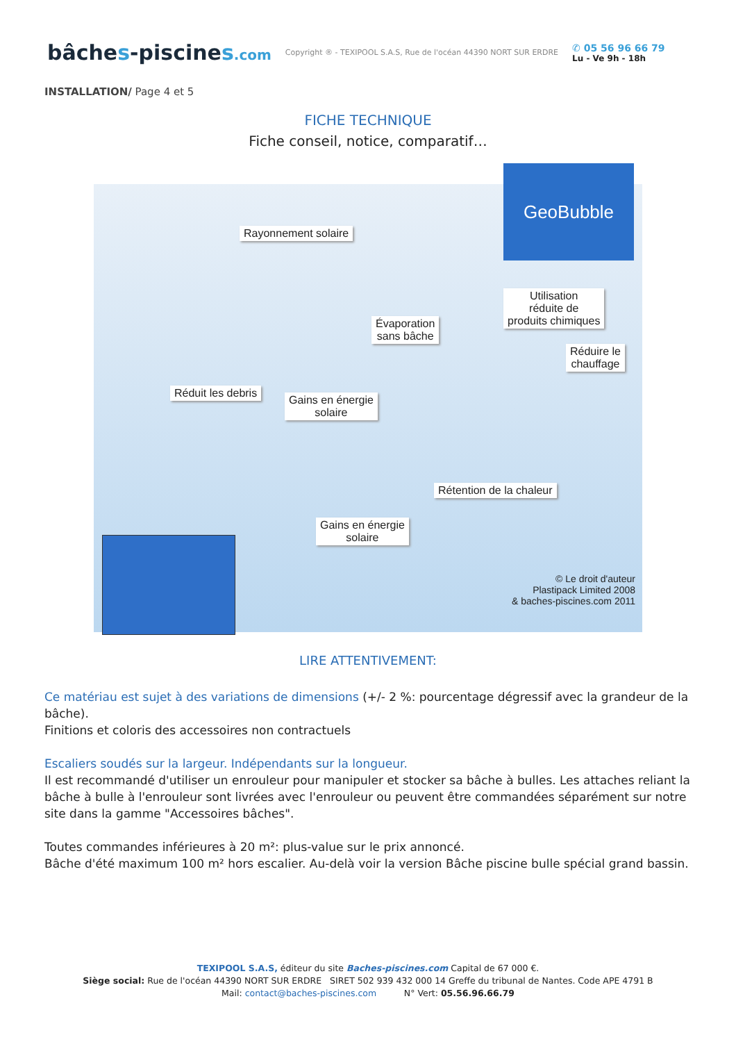bâches-piscines.com
Copyright ® - TEXIPOOL S.A.S, Rue de l'océan 44390 NORT SUR ERDRE
✆ 05 56 96 66 79
Lu - Ve 9h - 18h
INSTALLATION/ Page 4 et 5
FICHE TECHNIQUE
Fiche conseil, notice, comparatif…
GeoBubble
Rayonnement solaire
Utilisation
réduite de
produits chimiques
Évaporation
sans bâche
Réduire le
chauffage
Réduit les debris
Gains en énergie
solaire
Rétention de la chaleur
Gains en énergie
solaire
© Le droit d'auteur
Plastipack Limited 2008
& baches-piscines.com 2011
LIRE ATTENTIVEMENT:
Ce matériau est sujet à des variations de dimensions (+/- 2 %: pourcentage dégressif avec la grandeur de la bâche).
Finitions et coloris des accessoires non contractuels
Escaliers soudés sur la largeur. Indépendants sur la longueur.
Il est recommandé d'utiliser un enrouleur pour manipuler et stocker sa bâche à bulles. Les attaches reliant la bâche à bulle à l'enrouleur sont livrées avec l'enrouleur ou peuvent être commandées séparément sur notre site dans la gamme "Accessoires bâches".
Toutes commandes inférieures à 20 m²: plus-value sur le prix annoncé.
Bâche d'été maximum 100 m² hors escalier. Au-delà voir la version Bâche piscine bulle spécial grand bassin.
TEXIPOOL S.A.S, éditeur du site Baches-piscines.com Capital de 67 000 €.
Siège social: Rue de l'océan 44390 NORT SUR ERDRE SIRET 502 939 432 000 14 Greffe du tribunal de Nantes. Code APE 4791 B
Mail: contact@baches-piscines.com N° Vert: 05.56.96.66.79